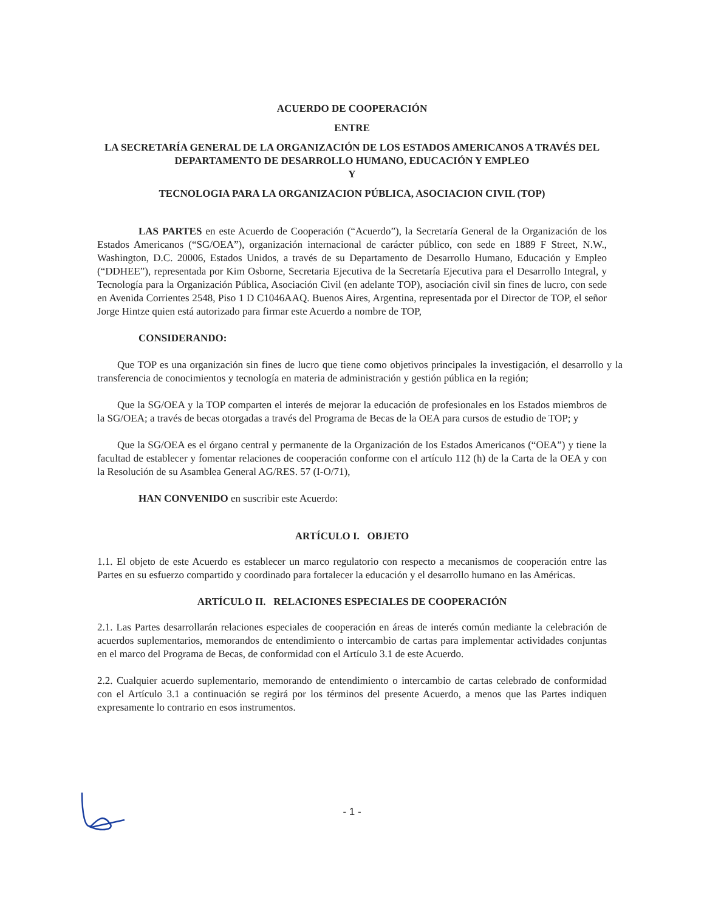ACUERDO DE COOPERACIÓN
ENTRE
LA SECRETARÍA GENERAL DE LA ORGANIZACIÓN DE LOS ESTADOS AMERICANOS A TRAVÉS DEL DEPARTAMENTO DE DESARROLLO HUMANO, EDUCACIÓN Y EMPLEO
Y
TECNOLOGIA PARA LA ORGANIZACION PÚBLICA, ASOCIACION CIVIL (TOP)
LAS PARTES en este Acuerdo de Cooperación (“Acuerdo”), la Secretaría General de la Organización de los Estados Americanos (“SG/OEA”), organización internacional de carácter público, con sede en 1889 F Street, N.W., Washington, D.C. 20006, Estados Unidos, a través de su Departamento de Desarrollo Humano, Educación y Empleo (“DDHEE”), representada por Kim Osborne, Secretaria Ejecutiva de la Secretaría Ejecutiva para el Desarrollo Integral, y Tecnología para la Organización Pública, Asociación Civil (en adelante TOP), asociación civil sin fines de lucro, con sede en Avenida Corrientes 2548, Piso 1 D C1046AAQ. Buenos Aires, Argentina, representada por el Director de TOP, el señor Jorge Hintze quien está autorizado para firmar este Acuerdo a nombre de TOP,
CONSIDERANDO:
Que TOP es una organización sin fines de lucro que tiene como objetivos principales la investigación, el desarrollo y la transferencia de conocimientos y tecnología en materia de administración y gestión pública en la región;
Que la SG/OEA y la TOP comparten el interés de mejorar la educación de profesionales en los Estados miembros de la SG/OEA; a través de becas otorgadas a través del Programa de Becas de la OEA para cursos de estudio de TOP; y
Que la SG/OEA es el órgano central y permanente de la Organización de los Estados Americanos (“OEA”) y tiene la facultad de establecer y fomentar relaciones de cooperación conforme con el artículo 112 (h) de la Carta de la OEA y con la Resolución de su Asamblea General AG/RES. 57 (I-O/71),
HAN CONVENIDO en suscribir este Acuerdo:
ARTÍCULO I. OBJETO
1.1. El objeto de este Acuerdo es establecer un marco regulatorio con respecto a mecanismos de cooperación entre las Partes en su esfuerzo compartido y coordinado para fortalecer la educación y el desarrollo humano en las Américas.
ARTÍCULO II. RELACIONES ESPECIALES DE COOPERACIÓN
2.1. Las Partes desarrollarán relaciones especiales de cooperación en áreas de interés común mediante la celebración de acuerdos suplementarios, memorandos de entendimiento o intercambio de cartas para implementar actividades conjuntas en el marco del Programa de Becas, de conformidad con el Artículo 3.1 de este Acuerdo.
2.2. Cualquier acuerdo suplementario, memorando de entendimiento o intercambio de cartas celebrado de conformidad con el Artículo 3.1 a continuación se regirá por los términos del presente Acuerdo, a menos que las Partes indiquen expresamente lo contrario en esos instrumentos.
- 1 -